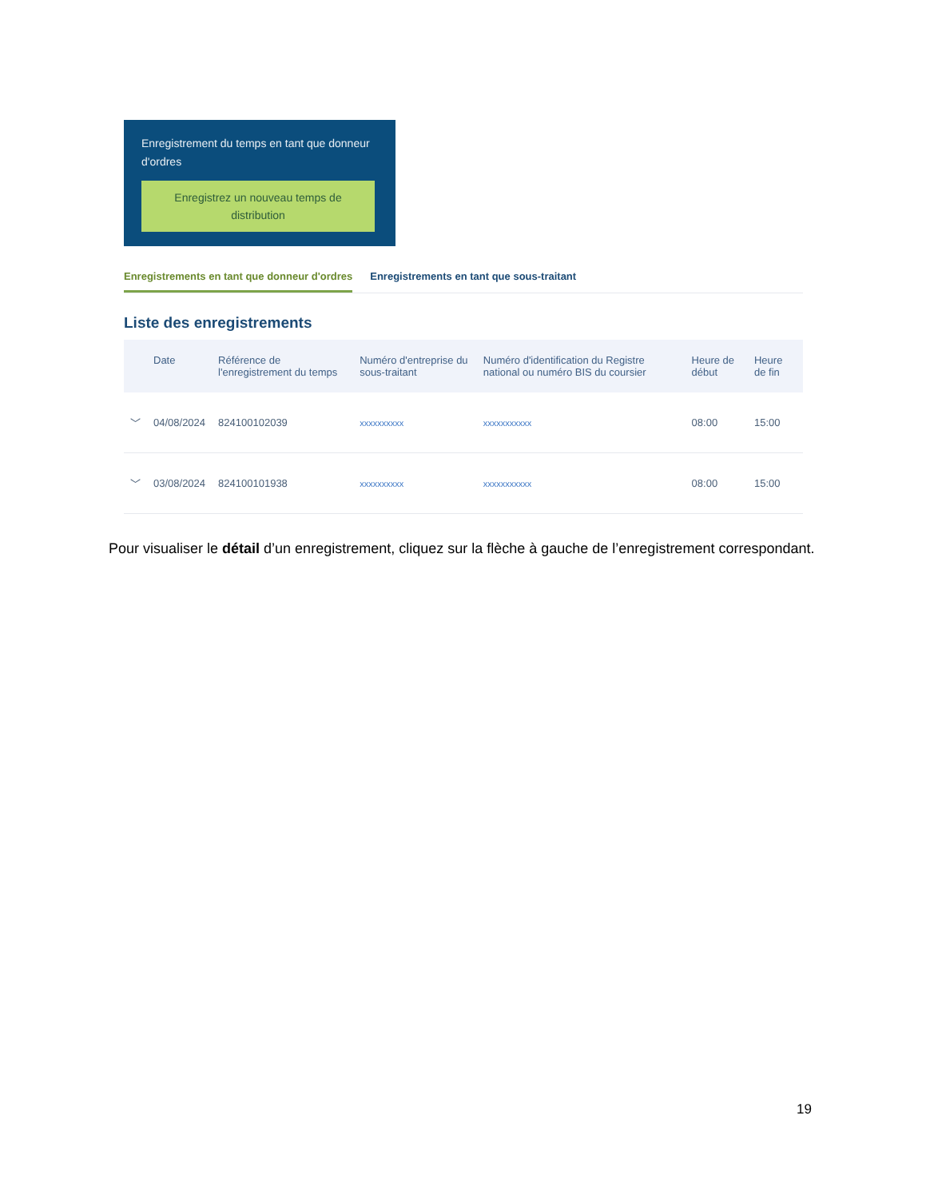Enregistrement du temps en tant que donneur d'ordres
Enregistrez un nouveau temps de distribution
Enregistrements en tant que donneur d'ordres
Enregistrements en tant que sous-traitant
Liste des enregistrements
| | Date | Référence de l'enregistrement du temps | Numéro d'entreprise du sous-traitant | Numéro d'identification du Registre national ou numéro BIS du coursier | Heure de début | Heure de fin |
| --- | --- | --- | --- | --- | --- | --- |
| ﹀ | 04/08/2024 | 824100102039 | xxxxxxxxxx | xxxxxxxxxxx | 08:00 | 15:00 |
| ﹀ | 03/08/2024 | 824100101938 | xxxxxxxxxx | xxxxxxxxxxx | 08:00 | 15:00 |
Pour visualiser le détail d’un enregistrement, cliquez sur la flèche à gauche de l’enregistrement correspondant.
19